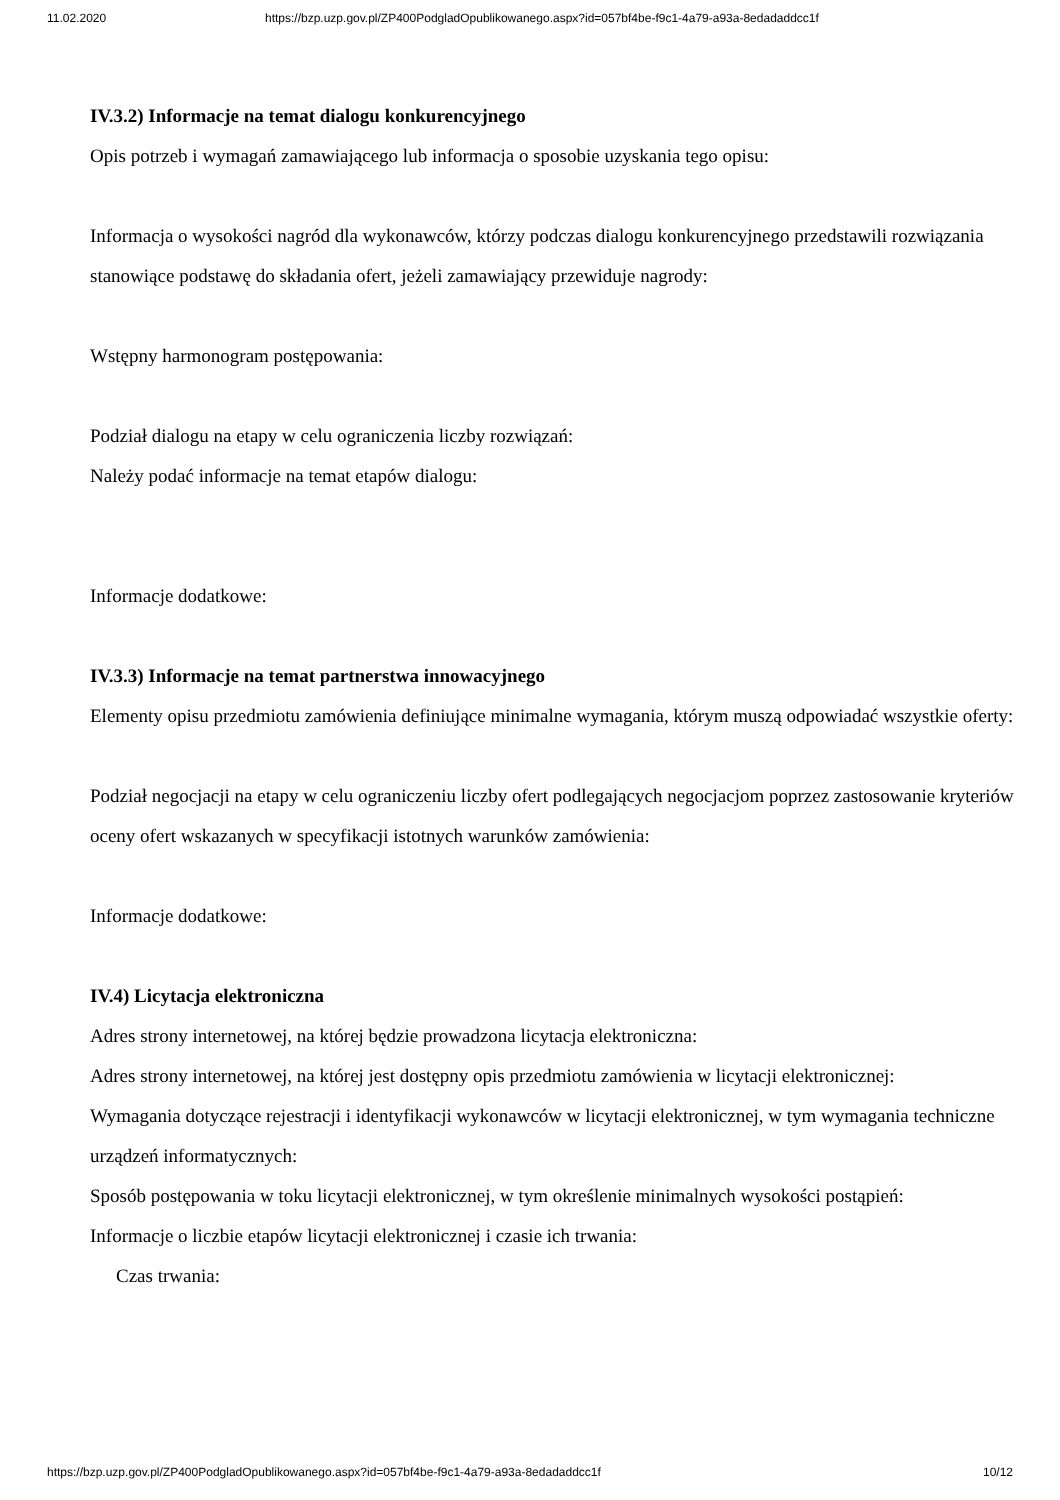11.02.2020 https://bzp.uzp.gov.pl/ZP400PodgladOpublikowanego.aspx?id=057bf4be-f9c1-4a79-a93a-8edadaddcc1f
IV.3.2) Informacje na temat dialogu konkurencyjnego
Opis potrzeb i wymagań zamawiającego lub informacja o sposobie uzyskania tego opisu:
Informacja o wysokości nagród dla wykonawców, którzy podczas dialogu konkurencyjnego przedstawili rozwiązania stanowiące podstawę do składania ofert, jeżeli zamawiający przewiduje nagrody:
Wstępny harmonogram postępowania:
Podział dialogu na etapy w celu ograniczenia liczby rozwiązań:
Należy podać informacje na temat etapów dialogu:
Informacje dodatkowe:
IV.3.3) Informacje na temat partnerstwa innowacyjnego
Elementy opisu przedmiotu zamówienia definiujące minimalne wymagania, którym muszą odpowiadać wszystkie oferty:
Podział negocjacji na etapy w celu ograniczeniu liczby ofert podlegających negocjacjom poprzez zastosowanie kryteriów oceny ofert wskazanych w specyfikacji istotnych warunków zamówienia:
Informacje dodatkowe:
IV.4) Licytacja elektroniczna
Adres strony internetowej, na której będzie prowadzona licytacja elektroniczna:
Adres strony internetowej, na której jest dostępny opis przedmiotu zamówienia w licytacji elektronicznej:
Wymagania dotyczące rejestracji i identyfikacji wykonawców w licytacji elektronicznej, w tym wymagania techniczne urządzeń informatycznych:
Sposób postępowania w toku licytacji elektronicznej, w tym określenie minimalnych wysokości postąpień:
Informacje o liczbie etapów licytacji elektronicznej i czasie ich trwania:
Czas trwania:
https://bzp.uzp.gov.pl/ZP400PodgladOpublikowanego.aspx?id=057bf4be-f9c1-4a79-a93a-8edadaddcc1f 10/12